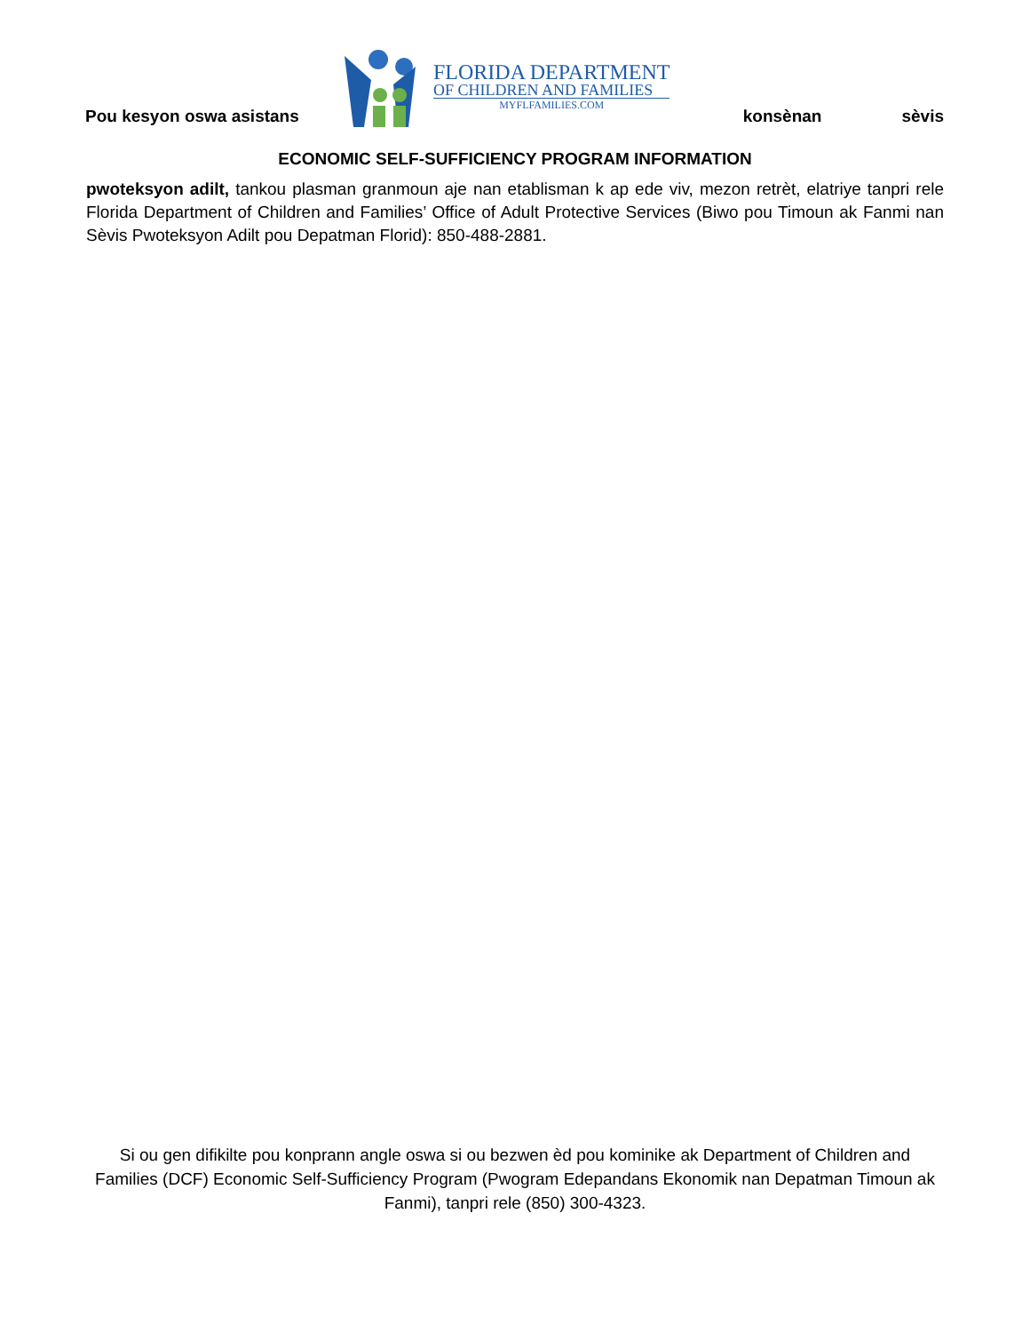Pou kesyon oswa asistans konsènan sèvis
FLORIDA DEPARTMENT
OF CHILDREN AND FAMILIES
MYFLFAMILIES.COM
ECONOMIC SELF-SUFFICIENCY PROGRAM INFORMATION
pwoteksyon adilt, tankou plasman granmoun aje nan etablisman k ap ede viv, mezon retrèt, elatriye tanpri rele Florida Department of Children and Families’ Office of Adult Protective Services (Biwo pou Timoun ak Fanmi nan Sèvis Pwoteksyon Adilt pou Depatman Florid): 850-488-2881.
Si ou gen difikilte pou konprann angle oswa si ou bezwen èd pou kominike ak Department of Children and Families (DCF) Economic Self-Sufficiency Program (Pwogram Edepandans Ekonomik nan Depatman Timoun ak Fanmi), tanpri rele (850) 300-4323.